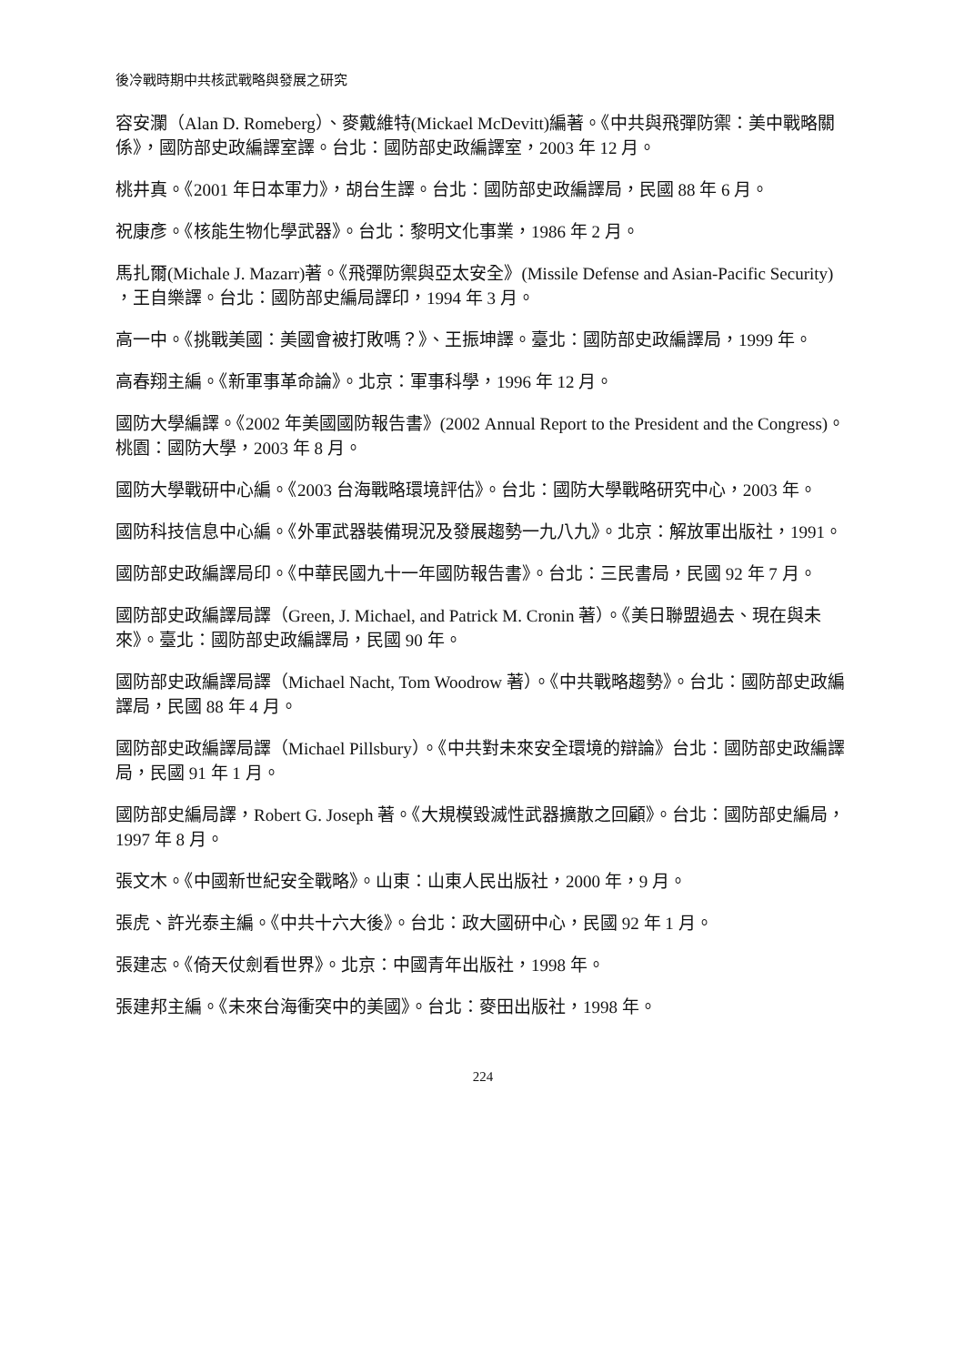後冷戰時期中共核武戰略與發展之研究
容安瀾（Alan D. Romeberg）、麥戴維特(Mickael McDevitt)編著。《中共與飛彈防禦：美中戰略關係》，國防部史政編譯室譯。台北：國防部史政編譯室，2003 年 12 月。
桃井真。《2001 年日本軍力》，胡台生譯。台北：國防部史政編譯局，民國 88 年 6 月。
祝康彥。《核能生物化學武器》。台北：黎明文化事業，1986 年 2 月。
馬扎爾(Michale J. Mazarr)著。《飛彈防禦與亞太安全》(Missile Defense and Asian-Pacific Security) ，王自樂譯。台北：國防部史編局譯印，1994 年 3 月。
高一中。《挑戰美國：美國會被打敗嗎？》、王振坤譯。臺北：國防部史政編譯局，1999 年。
高春翔主編。《新軍事革命論》。北京：軍事科學，1996 年 12 月。
國防大學編譯。《2002 年美國國防報告書》(2002 Annual Report to the President and the Congress)。桃園：國防大學，2003 年 8 月。
國防大學戰研中心編。《2003 台海戰略環境評估》。台北：國防大學戰略研究中心，2003 年。
國防科技信息中心編。《外軍武器裝備現況及發展趨勢一九八九》。北京：解放軍出版社，1991。
國防部史政編譯局印。《中華民國九十一年國防報告書》。台北：三民書局，民國 92 年 7 月。
國防部史政編譯局譯（Green, J. Michael, and Patrick M. Cronin 著）。《美日聯盟過去、現在與未來》。臺北：國防部史政編譯局，民國 90 年。
國防部史政編譯局譯（Michael Nacht, Tom Woodrow 著）。《中共戰略趨勢》。台北：國防部史政編譯局，民國 88 年 4 月。
國防部史政編譯局譯（Michael Pillsbury）。《中共對未來安全環境的辯論》台北：國防部史政編譯局，民國 91 年 1 月。
國防部史編局譯，Robert G. Joseph 著。《大規模毀滅性武器擴散之回顧》。台北：國防部史編局，1997 年 8 月。
張文木。《中國新世紀安全戰略》。山東：山東人民出版社，2000 年，9 月。
張虎、許光泰主編。《中共十六大後》。台北：政大國研中心，民國 92 年 1 月。
張建志。《倚天仗劍看世界》。北京：中國青年出版社，1998 年。
張建邦主編。《未來台海衝突中的美國》。台北：麥田出版社，1998 年。
224